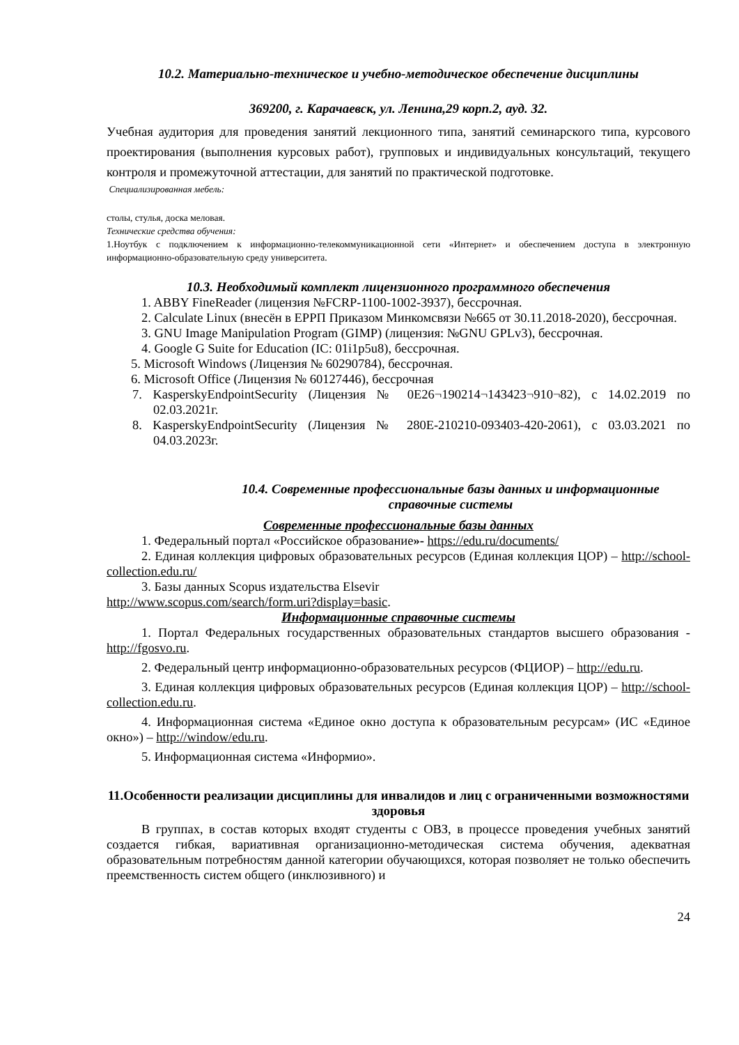10.2. Материально-техническое и учебно-методическое обеспечение дисциплины
369200, г. Карачаевск, ул. Ленина,29 корп.2, ауд. 32.
Учебная аудитория для проведения занятий лекционного типа, занятий семинарского типа, курсового проектирования (выполнения курсовых работ), групповых и индивидуальных консультаций, текущего контроля и промежуточной аттестации, для занятий по практической подготовке.
Специализированная мебель:
столы, стулья, доска меловая.
Технические средства обучения:
1.Ноутбук с подключением к информационно-телекоммуникационной сети «Интернет» и обеспечением доступа в электронную информационно-образовательную среду университета.
10.3. Необходимый комплект лицензионного программного обеспечения
1. ABBY FineReader (лицензия №FCRP-1100-1002-3937), бессрочная.
2. Calculate Linux (внесён в ЕРРП Приказом Минкомсвязи №665 от 30.11.2018-2020), бессрочная.
3. GNU Image Manipulation Program (GIMP) (лицензия: №GNU GPLv3), бессрочная.
4. Google G Suite for Education (IC: 01i1p5u8), бессрочная.
5. Microsoft Windows (Лицензия № 60290784), бессрочная.
6. Microsoft Office (Лицензия № 60127446), бессрочная
7. KasperskyEndpointSecurity (Лицензия № 0E26¬190214¬143423¬910¬82), с 14.02.2019 по 02.03.2021г.
8. KasperskyEndpointSecurity (Лицензия № 280E-210210-093403-420-2061), с 03.03.2021 по 04.03.2023г.
10.4. Современные профессиональные базы данных и информационные справочные системы
Современные профессиональные базы данных
1. Федеральный портал «Российское образование»- https://edu.ru/documents/
2. Единая коллекция цифровых образовательных ресурсов (Единая коллекция ЦОР) – http://school-collection.edu.ru/
3. Базы данных Scopus издательства Elsevir
http://www.scopus.com/search/form.uri?display=basic.
Информационные справочные системы
1. Портал Федеральных государственных образовательных стандартов высшего образования - http://fgosvo.ru.
2. Федеральный центр информационно-образовательных ресурсов (ФЦИОР) – http://edu.ru.
3. Единая коллекция цифровых образовательных ресурсов (Единая коллекция ЦОР) – http://school-collection.edu.ru.
4. Информационная система «Единое окно доступа к образовательным ресурсам» (ИС «Единое окно») – http://window/edu.ru.
5. Информационная система «Информио».
11.Особенности реализации дисциплины для инвалидов и лиц с ограниченными возможностями здоровья
В группах, в состав которых входят студенты с ОВЗ, в процессе проведения учебных занятий создается гибкая, вариативная организационно-методическая система обучения, адекватная образовательным потребностям данной категории обучающихся, которая позволяет не только обеспечить преемственность систем общего (инклюзивного) и
24